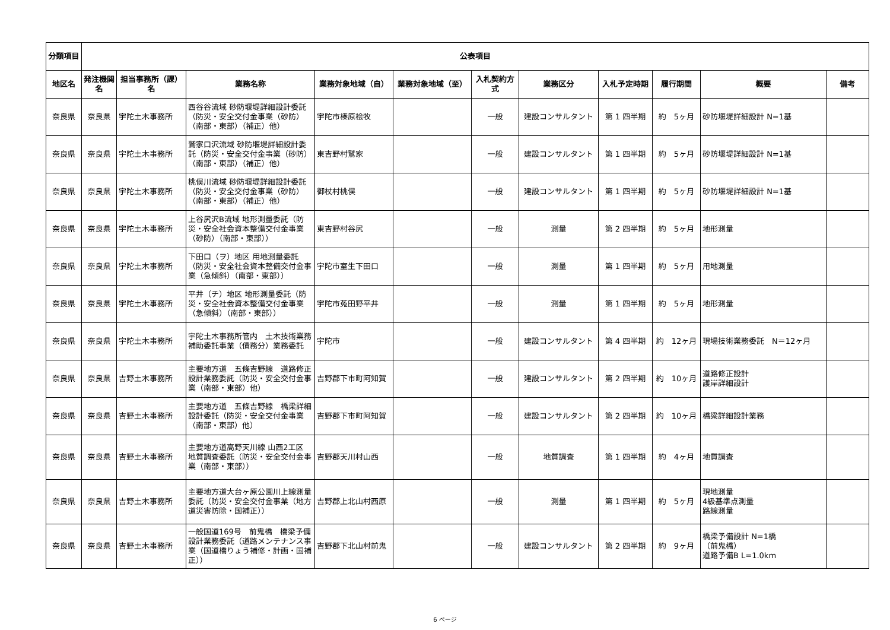| 分類項目 | 公表項目 | | | | | | | | | | |
| --- | --- | --- | --- | --- | --- | --- | --- | --- | --- | --- | --- |
| 地区名 | 発注機関名 | 担当事務所（課）名 | 業務名称 | 業務対象地域（自） | 業務対象地域（至） | 入札契約方式 | 業務区分 | 入札予定時期 | 履行期間 | 概要 | 備考 |
| 奈良県 | 奈良県 | 宇陀土木事務所 | 西谷谷流域 砂防堰堤詳細設計委託（防災・安全交付金事業（砂防）（南部・東部）（補正）他） | 宇陀市榛原桧牧 | | 一般 | 建設コンサルタント | 第 1 四半期 | 約 5ヶ月 | 砂防堰堤詳細設計 N=1基 | |
| 奈良県 | 奈良県 | 宇陀土木事務所 | 鷲家口沢流域 砂防堰堤詳細設計委託（防災・安全交付金事業（砂防）（南部・東部）（補正）他） | 東吉野村鷲家 | | 一般 | 建設コンサルタント | 第 1 四半期 | 約 5ヶ月 | 砂防堰堤詳細設計 N=1基 | |
| 奈良県 | 奈良県 | 宇陀土木事務所 | 桃俣川流域 砂防堰堤詳細設計委託（防災・安全交付金事業（砂防）（南部・東部）（補正）他） | 御杖村桃俣 | | 一般 | 建設コンサルタント | 第 1 四半期 | 約 5ヶ月 | 砂防堰堤詳細設計 N=1基 | |
| 奈良県 | 奈良県 | 宇陀土木事務所 | 上谷尻沢B流域 地形測量委託（防災・安全社会資本整備交付金事業（砂防）（南部・東部）） | 東吉野村谷尻 | | 一般 | 測量 | 第 2 四半期 | 約 5ヶ月 | 地形測量 | |
| 奈良県 | 奈良県 | 宇陀土木事務所 | 下田口（ヲ）地区 用地測量委託（防災・安全社会資本整備交付金事業（急傾斜）（南部・東部）） | 宇陀市室生下田口 | | 一般 | 測量 | 第 1 四半期 | 約 5ヶ月 | 用地測量 | |
| 奈良県 | 奈良県 | 宇陀土木事務所 | 平井（チ）地区 地形測量委託（防災・安全社会資本整備交付金事業（急傾斜）（南部・東部）） | 宇陀市菟田野平井 | | 一般 | 測量 | 第 1 四半期 | 約 5ヶ月 | 地形測量 | |
| 奈良県 | 奈良県 | 宇陀土木事務所 | 宇陀土木事務所管内 土木技術業務補助委託事業（債務分）業務委託 | 宇陀市 | | 一般 | 建設コンサルタント | 第 4 四半期 | 約 12ヶ月 | 現場技術業務委託 N＝12ヶ月 | |
| 奈良県 | 奈良県 | 吉野土木事務所 | 主要地方道 五條吉野線 道路修正設計業務委託（防災・安全交付金事業（南部・東部）他） | 吉野郡下市町阿知賀 | | 一般 | 建設コンサルタント | 第 2 四半期 | 約 10ヶ月 | 道路修正設計 護岸詳細設計 | |
| 奈良県 | 奈良県 | 吉野土木事務所 | 主要地方道 五條吉野線 橋梁詳細設計委託（防災・安全交付金事業（南部・東部）他） | 吉野郡下市町阿知賀 | | 一般 | 建設コンサルタント | 第 2 四半期 | 約 10ヶ月 | 橋梁詳細設計業務 | |
| 奈良県 | 奈良県 | 吉野土木事務所 | 主要地方道高野天川線 山西2工区 地質調査委託（防災・安全交付金事業（南部・東部）） | 吉野郡天川村山西 | | 一般 | 地質調査 | 第 1 四半期 | 約 4ヶ月 | 地質調査 | |
| 奈良県 | 奈良県 | 吉野土木事務所 | 主要地方道大台ヶ原公園川上線測量委託（防災・安全交付金事業（地方道災害防除・国補正）） | 吉野郡上北山村西原 | | 一般 | 測量 | 第 1 四半期 | 約 5ヶ月 | 現地測量 4級基準点測量 路線測量 | |
| 奈良県 | 奈良県 | 吉野土木事務所 | 一般国道169号 前鬼橋 橋梁予備設計業務委託（道路メンテナンス事業（国道橋りょう補修・計画・国補正）） | 吉野郡下北山村前鬼 | | 一般 | 建設コンサルタント | 第 2 四半期 | 約 9ヶ月 | 橋梁予備設計 N=1橋 （前鬼橋） 道路予備B L=1.0km | |
6 ページ